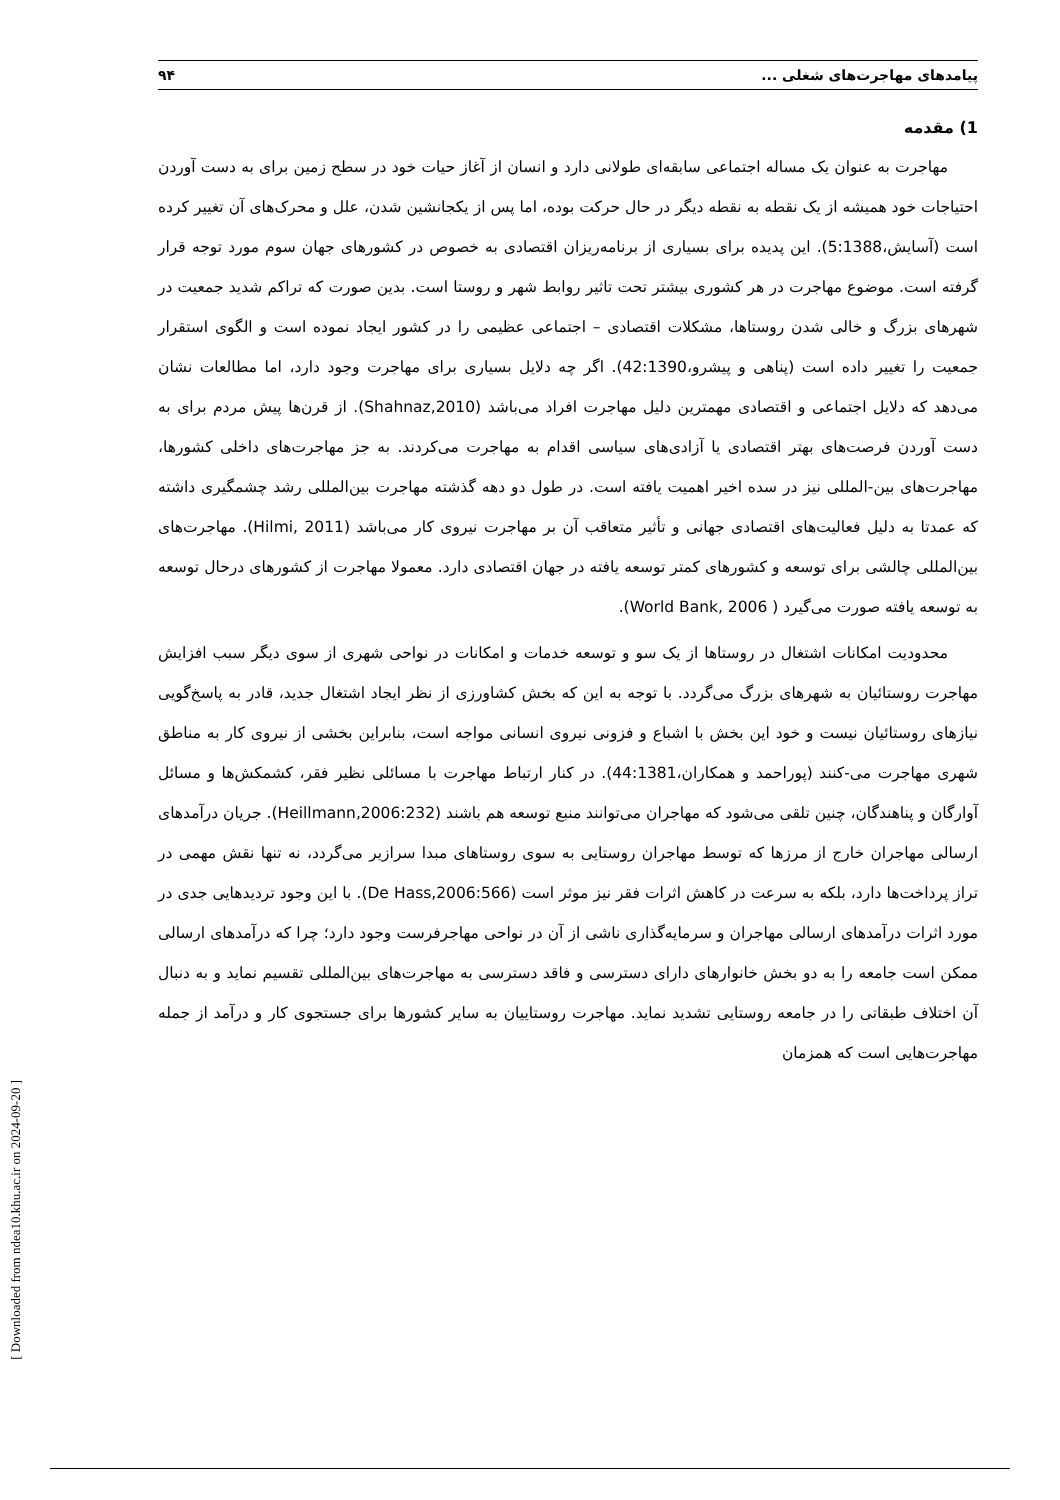پیامدهای مهاجرت‌های شغلی ... ۹۴
1) مقدمه
مهاجرت به عنوان یک مساله اجتماعی سابقه‌ای طولانی دارد و انسان از آغاز حیات خود در سطح زمین برای به دست آوردن احتیاجات خود همیشه از یک نقطه به نقطه دیگر در حال حرکت بوده، اما پس از یکجانشین شدن، علل و محرک‌های آن تغییر کرده است (آسایش،5:1388). این پدیده برای بسیاری از برنامه‌ریزان اقتصادی به خصوص در کشورهای جهان سوم مورد توجه قرار گرفته است. موضوع مهاجرت در هر کشوری بیشتر تحت تاثیر روابط شهر و روستا است. بدین صورت که تراکم شدید جمعیت در شهرهای بزرگ و خالی شدن روستاها، مشکلات اقتصادی – اجتماعی عظیمی را در کشور ایجاد نموده است و الگوی استقرار جمعیت را تغییر داده است (پناهی و پیشرو،42:1390). اگر چه دلایل بسیاری برای مهاجرت وجود دارد، اما مطالعات نشان می‌دهد که دلایل اجتماعی و اقتصادی مهمترین دلیل مهاجرت افراد می‌باشد (Shahnaz,2010). از قرن‌ها پیش مردم برای به دست آوردن فرصت‌های بهتر اقتصادی یا آزادی‌های سیاسی اقدام به مهاجرت می‌کردند. به جز مهاجرت‌های داخلی کشورها، مهاجرت‌های بین-المللی نیز در سده اخیر اهمیت یافته است. در طول دو دهه گذشته مهاجرت بین‌المللی رشد چشمگیری داشته که عمدتا به دلیل فعالیت‌های اقتصادی جهانی و تأثیر متعاقب آن بر مهاجرت نیروی کار می‌باشد (Hilmi, 2011). مهاجرت‌های بین‌المللی چالشی برای توسعه و کشورهای کمتر توسعه یافته در جهان اقتصادی دارد. معمولا مهاجرت از کشورهای درحال توسعه به توسعه یافته صورت می‌گیرد ( World Bank, 2006).
محدودیت امکانات اشتغال در روستاها از یک سو و توسعه خدمات و امکانات در نواحی شهری از سوی دیگر سبب افزایش مهاجرت روستائیان به شهرهای بزرگ می‌گردد. با توجه به این که بخش کشاورزی از نظر ایجاد اشتغال جدید، قادر به پاسخ‌گویی نیازهای روستائیان نیست و خود این بخش با اشباع و فزونی نیروی انسانی مواجه است، بنابراین بخشی از نیروی کار به مناطق شهری مهاجرت می-کنند (پوراحمد و همکاران،44:1381). در کنار ارتباط مهاجرت با مسائلی نظیر فقر، کشمکش‌ها و مسائل آوارگان و پناهندگان، چنین تلقی می‌شود که مهاجران می‌توانند منبع توسعه هم باشند (Heillmann,2006:232). جریان درآمدهای ارسالی مهاجران خارج از مرزها که توسط مهاجران روستایی به سوی روستاهای مبدا سرازیر می‌گردد، نه تنها نقش مهمی در تراز پرداخت‌ها دارد، بلکه به سرعت در کاهش اثرات فقر نیز موثر است (De Hass,2006:566). با این وجود تردیدهایی جدی در مورد اثرات درآمدهای ارسالی مهاجران و سرمایه‌گذاری ناشی از آن در نواحی مهاجرفرست وجود دارد؛ چرا که درآمدهای ارسالی ممکن است جامعه را به دو بخش خانوارهای دارای دسترسی و فاقد دسترسی به مهاجرت‌های بین‌المللی تقسیم نماید و به دنبال آن اختلاف طبقاتی را در جامعه روستایی تشدید نماید. مهاجرت روستاییان به سایر کشورها برای جستجوی کار و درآمد از جمله مهاجرت‌هایی است که همزمان
[ Downloaded from ndea10.khu.ac.ir on 2024-09-20 ]